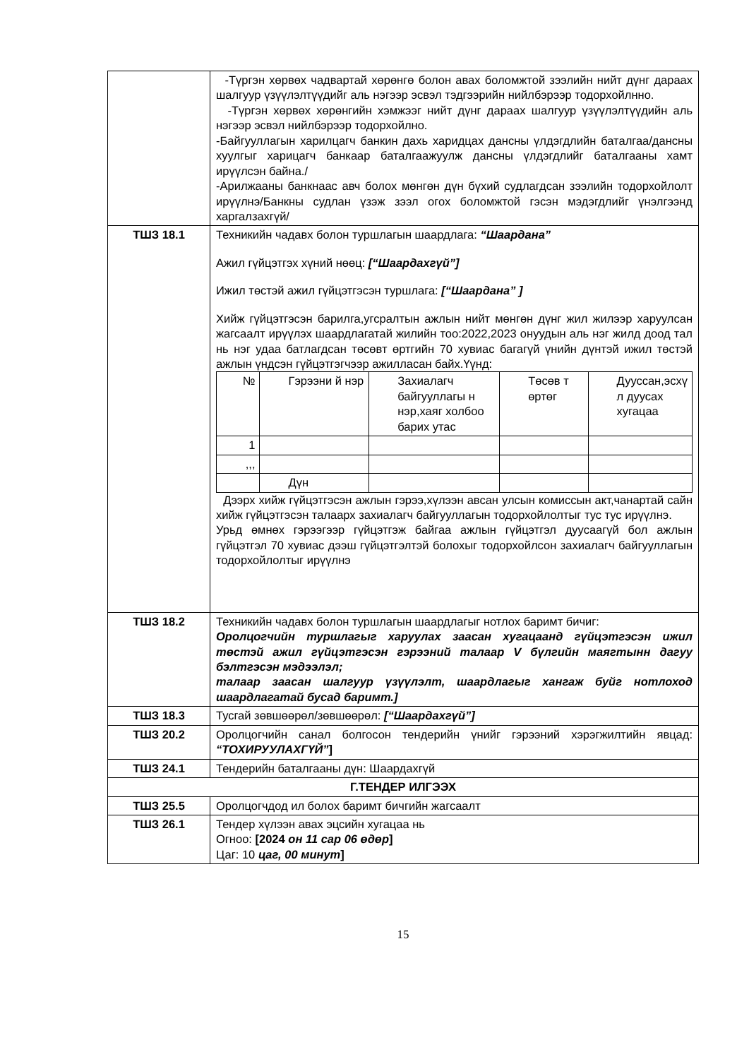| | -Түргэн хөрвөх чадвартай хөрөнгө болон авах боломжтой зээлийн нийт дүнг дараах шалгуур үзүүлэлтүүдийг аль нэгээр эсвэл тэдгээрийн нийлбэрээр тодорхойлнно. -Түргэн хөрвөх хөрөнгийн хэмжээг нийт дүнг дараах шалгуур үзүүлэлтүүдийн аль нэгээр эсвэл нийлбэрээр тодорхойлно. -Байгууллагын харилцагч банкин дахь харидцах дансны үлдэгдлийн баталгаа/дансны хуулгыг харицагч банкаар баталгаажуулж дансны үлдэгдлийг баталгааны хамт ирүүлсэн байна./ -Арилжааны банкнаас авч болох мөнгөн дүн бүхий судлагдсан зээлийн тодорхойлолт ирүүлнэ/Банкны судлан үзэж зээл огох боломжтой гэсэн мэдэгдлийг үнэлгээнд харгалзахгүй/ |
| ТШЗ 18.1 | Техникийн чадавх болон туршлагын шаардлага: “Шаардана” Ажил гүйцэтгэх хүний нөөц: [“Шаардахгүй”] Ижил төстэй ажил гүйцэтгэсэн туршлага: [“Шаардана” ] Хийж гүйцэтгэсэн барилга,угсралтын ажлын нийт мөнгөн дүнг жил жилээр харуулсан жагсаалт ирүүлэх шаардлагатай жилийн тоо:2022,2023 онуудын аль нэг жилд доод тал нь нэг удаа батлагдсан төсөвт өртгийн 70 хувиас багагүй үнийн дүнтэй ижил төстэй ажлын үндсэн гүйцэтгэгчээр ажилласан байх.Үүнд: / № / Гэрээни й нэр / Захиалагч байгууллагы н нэр,хаяг холбоо барих утас / Төсөв т өртөг / Дууссан,эсхү л дуусах хугацаа / / 1 / / / / / / ,,, / / / / / / / Дүн / / / / Дээрх хийж гүйцэтгэсэн ажлын гэрээ,хүлээн авсан улсын комиссын акт,чанартай сайн хийж гүйцэтгэсэн талаарх захиалагч байгууллагын тодорхойлолтыг тус тус ирүүлнэ. Урьд өмнөх гэрээгээр гүйцэтгэж байгаа ажлын гүйцэтгэл дуусаагүй бол ажлын гүйцэтгэл 70 хувиас дээш гүйцэтгэлтэй болохыг тодорхойлсон захиалагч байгууллагын тодорхойлолтыг ирүүлнэ |
| ТШЗ 18.2 | Техникийн чадавх болон туршлагын шаардлагыг нотлох баримт бичиг: Оролцогчийн туршлагыг харуулах заасан хугацаанд гүйцэтгэсэн ижил төстэй ажил гүйцэтгэсэн гэрээний талаар V бүлгийн маягтынн дагуу бэлтгэсэн мэдээлэл; талаар заасан шалгуур үзүүлэлт, шаардлагыг хангаж буйг нотлоход шаардлагатай бусад баримт.] |
| ТШЗ 18.3 | Тусгай зөвшөөрөл/зөвшөөрөл: [“Шаардахгүй”] |
| ТШЗ 20.2 | Оролцогчийн санал болгосон тендерийн үнийг гэрээний хэрэгжилтийн явцад: “ТОХИРУУЛАХГҮЙ” ] |
| ТШЗ 24.1 | Тендерийн баталгааны дүн: Шаардахгүй |
| Г.ТЕНДЕР ИЛГЭЭХ | |
| ТШЗ 25.5 | Оролцогчдод ил болох баримт бичгийн жагсаалт |
| ТШЗ 26.1 | Тендер хүлээн авах эцсийн хугацаа нь Огноо: [2024 он 11 сар 06 өдөр ] Цаг: 10 цаг, 00 минут ] |
15